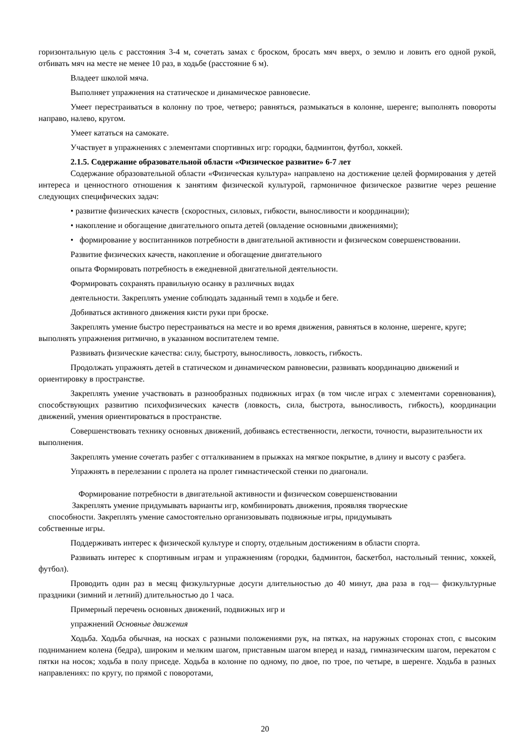горизонтальную цель с расстояния 3-4 м, сочетать замах с броском, бросать мяч вверх, о землю и ловить его одной рукой, отбивать мяч на месте не менее 10 раз, в ходьбе (расстояние 6 м).
Владеет школой мяча.
Выполняет упражнения на статическое и динамическое равновесие.
Умеет перестраиваться в колонну по трое, четверо; равняться, размыкаться в колонне, шеренге; выполнять повороты направо, налево, кругом.
Умеет кататься на самокате.
Участвует в упражнениях с элементами спортивных игр: городки, бадминтон, футбол, хоккей.
2.1.5. Содержание образовательной области «Физическое развитие» 6-7 лет
Содержание образовательной области «Физическая культура» направлено на достижение целей формирования у детей интереса и ценностного отношения к занятиям физической культурой, гармоничное физическое развитие через решение следующих специфических задач:
• развитие физических качеств {скоростных, силовых, гибкости, выносливости и координации);
• накопление и обогащение двигательного опыта детей (овладение основными движениями);
• формирование у воспитанников потребности в двигательной активности и физическом совершенствовании.
Развитие физических качеств, накопление и обогащение двигательного
опыта Формировать потребность в ежедневной двигательной деятельности.
Формировать сохранять правильную осанку в различных видах
деятельности. Закреплять умение соблюдать заданный темп в ходьбе и беге.
Добиваться активного движения кисти руки при броске.
Закреплять умение быстро перестраиваться на месте и во время движения, равняться в колонне, шеренге, круге; выполнять упражнения ритмично, в указанном воспитателем темпе.
Развивать физические качества: силу, быстроту, выносливость, ловкость, гибкость.
Продолжать упражнять детей в статическом и динамическом равновесии, развивать координацию движений и ориентировку в пространстве.
Закреплять умение участвовать в разнообразных подвижных играх (в том числе играх с элементами соревнования), способствующих развитию психофизических качеств (ловкость, сила, быстрота, выносливость, гибкость), координации движений, умения ориентироваться в пространстве.
Совершенствовать технику основных движений, добиваясь естественности, легкости, точности, выразительности их выполнения.
Закреплять умение сочетать разбег с отталкиванием в прыжках на мягкое покрытие, в длину и высоту с разбега.
Упражнять в перелезании с пролета на пролет гимнастической стенки по диагонали.
Формирование потребности в двигательной активности и физическом совершенствовании
Закреплять умение придумывать варианты игр, комбинировать движения, проявляя творческие
способности. Закреплять умение самостоятельно организовывать подвижные игры, придумывать
собственные игры.
Поддерживать интерес к физической культуре и спорту, отдельным достижениям в области спорта.
Развивать интерес к спортивным играм и упражнениям (городки, бадминтон, баскетбол, настольный теннис, хоккей, футбол).
Проводить один раз в месяц физкультурные досуги длительностью до 40 минут, два раза в год— физкультурные праздники (зимний и летний) длительностью до 1 часа.
Примерный перечень основных движений, подвижных игр и
упражнений Основные движения
Ходьба. Ходьба обычная, на носках с разными положениями рук, на пятках, на наружных сторонах стоп, с высоким подниманием колена (бедра), широким и мелким шагом, приставным шагом вперед и назад, гимназическим шагом, перекатом с пятки на носок; ходьба в полу приседе. Ходьба в колонне по одному, по двое, по трое, по четыре, в шеренге. Ходьба в разных направлениях: по кругу, по прямой с поворотами,
20